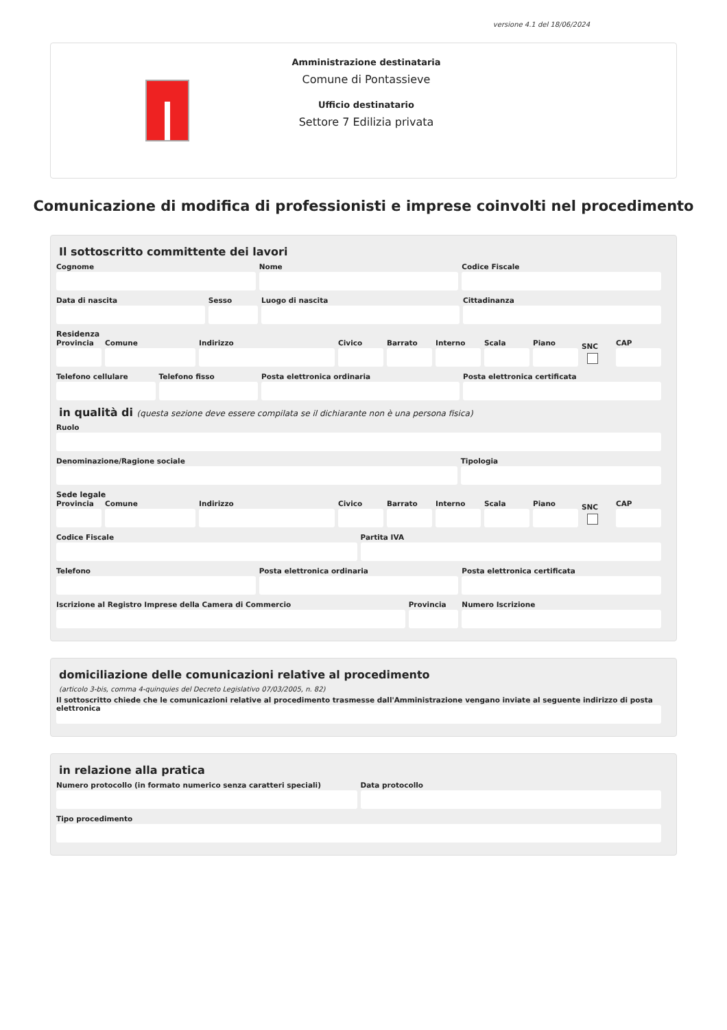versione 4.1 del 18/06/2024
Amministrazione destinataria
Comune di Pontassieve
Ufficio destinatario
Settore 7 Edilizia privata
Comunicazione di modifica di professionisti e imprese coinvolti nel procedimento
Il sottoscritto committente dei lavori
Cognome Nome Codice Fiscale
Data di nascita Sesso Luogo di nascita Cittadinanza
Residenza
Provincia Comune Indirizzo Civico Barrato Interno Scala Piano
SNC
CAP
Telefono cellulare Telefono fisso Posta elettronica ordinaria Posta elettronica certificata
in qualità di (questa sezione deve essere compilata se il dichiarante non è una persona fisica)
Ruolo
Denominazione/Ragione sociale Tipologia
Sede legale
Provincia Comune Indirizzo Civico Barrato Interno Scala Piano
SNC
CAP
Codice Fiscale Partita IVA
Telefono Posta elettronica ordinaria Posta elettronica certificata
Iscrizione al Registro Imprese della Camera di Commercio
Provincia Numero Iscrizione
domiciliazione delle comunicazioni relative al procedimento
(articolo 3-bis, comma 4-quinquies del Decreto Legislativo 07/03/2005, n. 82)
Il sottoscritto chiede che le comunicazioni relative al procedimento trasmesse dall'Amministrazione vengano inviate al seguente indirizzo di posta elettronica
in relazione alla pratica
Numero protocollo (in formato numerico senza caratteri speciali)
Data protocollo
Tipo procedimento